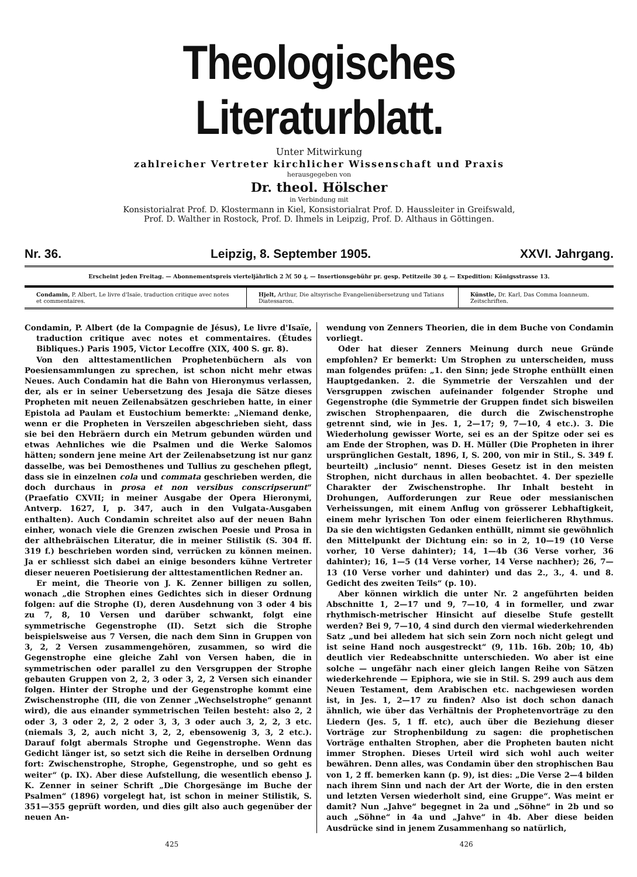Theologisches Literaturblatt.
Unter Mitwirkung
zahlreicher Vertreter kirchlicher Wissenschaft und Praxis
herausgegeben von
Dr. theol. Hölscher
in Verbindung mit
Konsistorialrat Prof. D. Klostermann in Kiel, Konsistorialrat Prof. D. Haussleiter in Greifswald,
Prof. D. Walther in Rostock, Prof. D. Ihmels in Leipzig, Prof. D. Althaus in Göttingen.
Nr. 36. Leipzig, 8. September 1905. XXVI. Jahrgang.
Erscheint jeden Freitag. — Abonnementspreis vierteljährlich 2 ℳ 50 ₰. — Insertionsgebühr pr. gesp. Petitzeile 30 ₰. — Expedition: Königsstrasse 13.
| Condamin, P. Albert, Le livre d'Isaïe, traduction critique avec notes et commentaires. | Hjelt, Arthur, Die altsyrische Evangelienübersetzung und Tatians Diatessaron. | Künstle, Dr. Karl, Das Comma Ioanneum. Zeitschriften. |
Condamin, P. Albert (de la Compagnie de Jésus), Le livre d'Isaïe, traduction critique avec notes et commentaires. (Études Bibliques.) Paris 1905, Victor Lecoffre (XIX, 400 S. gr. 8).
Von den alttestamentlichen Prophetenbüchern als von Poesiensammlungen zu sprechen, ist schon nicht mehr etwas Neues. Auch Condamin hat die Bahn von Hieronymus verlassen, der, als er in seiner Uebersetzung des Jesaja die Sätze dieses Propheten mit neuen Zeilenabsätzen geschrieben hatte, in einer Epistola ad Paulam et Eustochium bemerkte: „Niemand denke, wenn er die Propheten in Verszeilen abgeschrieben sieht, dass sie bei den Hebräern durch ein Metrum gebunden würden und etwas Aehnliches wie die Psalmen und die Werke Salomos hätten; sondern jene meine Art der Zeilenabsetzung ist nur ganz dasselbe, was bei Demosthenes und Tullius zu geschehen pflegt, dass sie in einzelnen cola und commata geschrieben werden, die doch durchaus in prosa et non versibus conscripserunt“ (Praefatio CXVII; in meiner Ausgabe der Opera Hieronymi, Antverp. 1627, I, p. 347, auch in den Vulgata-Ausgaben enthalten). Auch Condamin schreitet also auf der neuen Bahn einher, wonach viele die Grenzen zwischen Poesie und Prosa in der althebräischen Literatur, die in meiner Stilistik (S. 304 ff. 319 f.) beschrieben worden sind, verrücken zu können meinen. Ja er schliesst sich dabei an einige besonders kühne Vertreter dieser neueren Poetisierung der alttestamentlichen Redner an.
Er meint, die Theorie von J. K. Zenner billigen zu sollen, wonach „die Strophen eines Gedichtes sich in dieser Ordnung folgen: auf die Strophe (I), deren Ausdehnung von 3 oder 4 bis zu 7, 8, 10 Versen und darüber schwankt, folgt eine symmetrische Gegenstrophe (II). Setzt sich die Strophe beispielsweise aus 7 Versen, die nach dem Sinn in Gruppen von 3, 2, 2 Versen zusammengehören, zusammen, so wird die Gegenstrophe eine gleiche Zahl von Versen haben, die in symmetrischen oder parallel zu den Versgruppen der Strophe gebauten Gruppen von 2, 2, 3 oder 3, 2, 2 Versen sich einander folgen. Hinter der Strophe und der Gegenstrophe kommt eine Zwischenstrophe (III, die von Zenner „Wechselstrophe“ genannt wird), die aus einander symmetrischen Teilen besteht: also 2, 2 oder 3, 3 oder 2, 2, 2 oder 3, 3, 3 oder auch 3, 2, 2, 3 etc. (niemals 3, 2, auch nicht 3, 2, 2, ebensowenig 3, 3, 2 etc.). Darauf folgt abermals Strophe und Gegenstrophe. Wenn das Gedicht länger ist, so setzt sich die Reihe in derselben Ordnung fort: Zwischenstrophe, Strophe, Gegenstrophe, und so geht es weiter“ (p. IX). Aber diese Aufstellung, die wesentlich ebenso J. K. Zenner in seiner Schrift „Die Chorgesänge im Buche der Psalmen“ (1896) vorgelegt hat, ist schon in meiner Stilistik, S. 351—355 geprüft worden, und dies gilt also auch gegenüber der neuen An-
wendung von Zenners Theorien, die in dem Buche von Condamin vorliegt.
Oder hat dieser Zenners Meinung durch neue Gründe empfohlen? Er bemerkt: Um Strophen zu unterscheiden, muss man folgendes prüfen: „1. den Sinn; jede Strophe enthüllt einen Hauptgedanken. 2. die Symmetrie der Verszahlen und der Versgruppen zwischen aufeinander folgender Strophe und Gegenstrophe (die Symmetrie der Gruppen findet sich bisweilen zwischen Strophenpaaren, die durch die Zwischenstrophe getrennt sind, wie in Jes. 1, 2—17; 9, 7—10, 4 etc.). 3. Die Wiederholung gewisser Worte, sei es an der Spitze oder sei es am Ende der Strophen, was D. H. Müller (Die Propheten in ihrer ursprünglichen Gestalt, 1896, I, S. 200, von mir in Stil., S. 349 f. beurteilt) „inclusio“ nennt. Dieses Gesetz ist in den meisten Strophen, nicht durchaus in allen beobachtet. 4. Der spezielle Charakter der Zwischenstrophe. Ihr Inhalt besteht in Drohungen, Aufforderungen zur Reue oder messianischen Verheissungen, mit einem Anflug von grösserer Lebhaftigkeit, einem mehr lyrischen Ton oder einem feierlicheren Rhythmus. Da sie den wichtigsten Gedanken enthüllt, nimmt sie gewöhnlich den Mittelpunkt der Dichtung ein: so in 2, 10—19 (10 Verse vorher, 10 Verse dahinter); 14, 1—4b (36 Verse vorher, 36 dahinter); 16, 1—5 (14 Verse vorher, 14 Verse nachher); 26, 7—13 (10 Verse vorher und dahinter) und das 2., 3., 4. und 8. Gedicht des zweiten Teils“ (p. 10).
Aber können wirklich die unter Nr. 2 angeführten beiden Abschnitte 1, 2—17 und 9, 7—10, 4 in formeller, und zwar rhythmisch-metrischer Hinsicht auf dieselbe Stufe gestellt werden? Bei 9, 7—10, 4 sind durch den viermal wiederkehrenden Satz „und bei alledem hat sich sein Zorn noch nicht gelegt und ist seine Hand noch ausgestreckt“ (9, 11b. 16b. 20b; 10, 4b) deutlich vier Redeabschnitte unterschieden. Wo aber ist eine solche — ungefähr nach einer gleich langen Reihe von Sätzen wiederkehrende — Epiphora, wie sie in Stil. S. 299 auch aus dem Neuen Testament, dem Arabischen etc. nachgewiesen worden ist, in Jes. 1, 2—17 zu finden? Also ist doch schon danach ähnlich, wie über das Verhältnis der Prophetenvorträge zu den Liedern (Jes. 5, 1 ff. etc), auch über die Beziehung dieser Vorträge zur Strophenbildung zu sagen: die prophetischen Vorträge enthalten Strophen, aber die Propheten bauten nicht immer Strophen. Dieses Urteil wird sich wohl auch weiter bewähren. Denn alles, was Condamin über den strophischen Bau von 1, 2 ff. bemerken kann (p. 9), ist dies: „Die Verse 2—4 bilden nach ihrem Sinn und nach der Art der Worte, die in den ersten und letzten Versen wiederholt sind, eine Gruppe“. Was meint er damit? Nun „Jahve“ begegnet in 2a und „Söhne“ in 2b und so auch „Söhne“ in 4a und „Jahve“ in 4b. Aber diese beiden Ausdrücke sind in jenem Zusammenhang so natürlich,
425 426